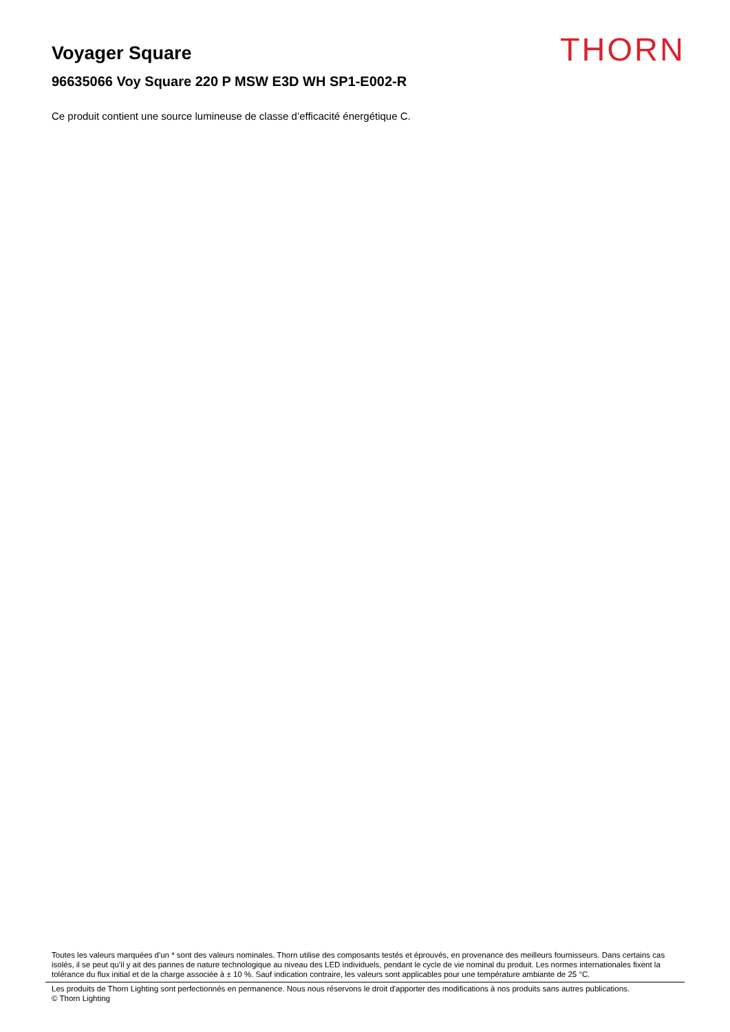Voyager Square
THORN
96635066 Voy Square 220 P MSW E3D WH SP1-E002-R
Ce produit contient une source lumineuse de classe d’efficacité énergétique C.
Toutes les valeurs marquées d'un * sont des valeurs nominales. Thorn utilise des composants testés et éprouvés, en provenance des meilleurs fournisseurs. Dans certains cas isolés, il se peut qu’il y ait des pannes de nature technologique au niveau des LED individuels, pendant le cycle de vie nominal du produit. Les normes internationales fixent la tolérance du flux initial et de la charge associée à ± 10 %. Sauf indication contraire, les valeurs sont applicables pour une température ambiante de 25 °C.
Les produits de Thorn Lighting sont perfectionnés en permanence. Nous nous réservons le droit d'apporter des modifications à nos produits sans autres publications.
© Thorn Lighting